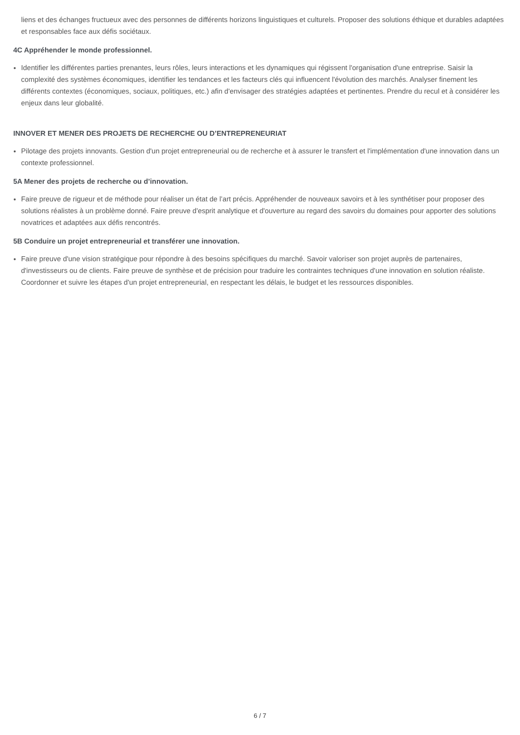liens et des échanges fructueux avec des personnes de différents horizons linguistiques et culturels. Proposer des solutions éthique et durables adaptées et responsables face aux défis sociétaux.
4C Appréhender le monde professionnel.
Identifier les différentes parties prenantes, leurs rôles, leurs interactions et les dynamiques qui régissent l'organisation d'une entreprise. Saisir la complexité des systèmes économiques, identifier les tendances et les facteurs clés qui influencent l'évolution des marchés. Analyser finement les différents contextes (économiques, sociaux, politiques, etc.) afin d'envisager des stratégies adaptées et pertinentes. Prendre du recul et à considérer les enjeux dans leur globalité.
INNOVER ET MENER DES PROJETS DE RECHERCHE OU D’ENTREPRENEURIAT
Pilotage des projets innovants. Gestion d'un projet entrepreneurial ou de recherche et à assurer le transfert et l'implémentation d'une innovation dans un contexte professionnel.
5A Mener des projets de recherche ou d’innovation.
Faire preuve de rigueur et de méthode pour réaliser un état de l’art précis. Appréhender de nouveaux savoirs et à les synthétiser pour proposer des solutions réalistes à un problème donné. Faire preuve d'esprit analytique et d'ouverture au regard des savoirs du domaines pour apporter des solutions novatrices et adaptées aux défis rencontrés.
5B Conduire un projet entrepreneurial et transférer une innovation.
Faire preuve d'une vision stratégique pour répondre à des besoins spécifiques du marché. Savoir valoriser son projet auprès de partenaires, d'investisseurs ou de clients. Faire preuve de synthèse et de précision pour traduire les contraintes techniques d'une innovation en solution réaliste. Coordonner et suivre les étapes d'un projet entrepreneurial, en respectant les délais, le budget et les ressources disponibles.
6 / 7